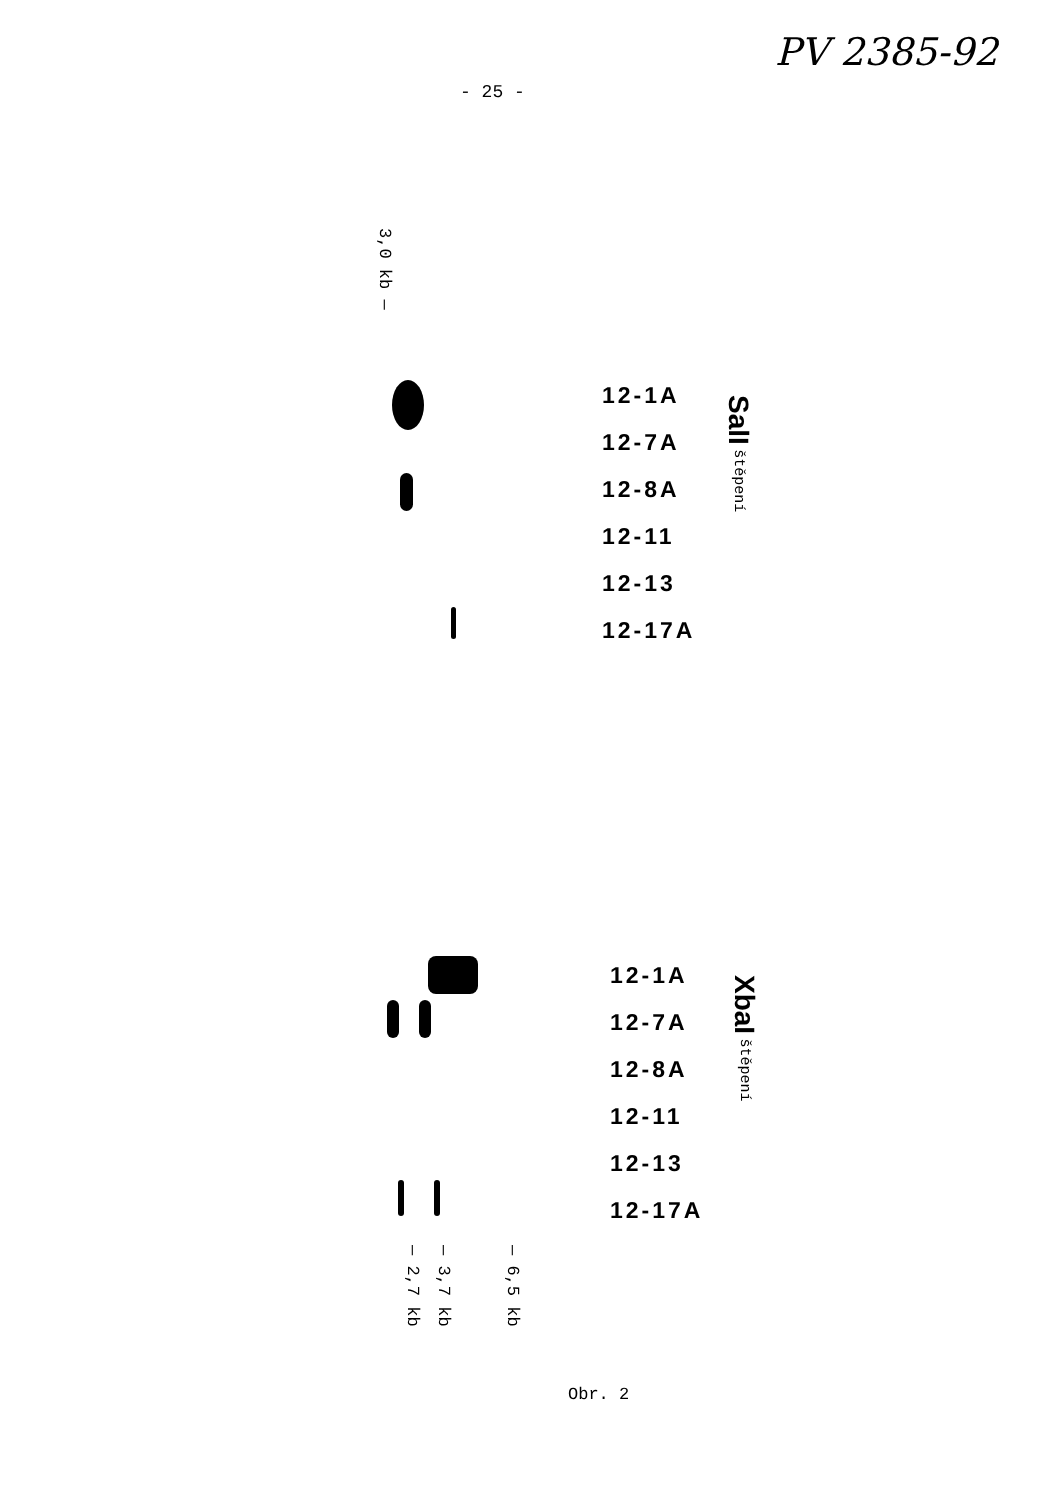PV 2385-92
- 25 -
3,0 kb —
12-1A
12-7A
12-8A
12-11
12-13
12-17A
SalI štěpení
12-1A
12-7A
12-8A
12-11
12-13
12-17A
XbaI štěpení
— 2,7 kb
— 3,7 kb
— 6,5 kb
Obr. 2